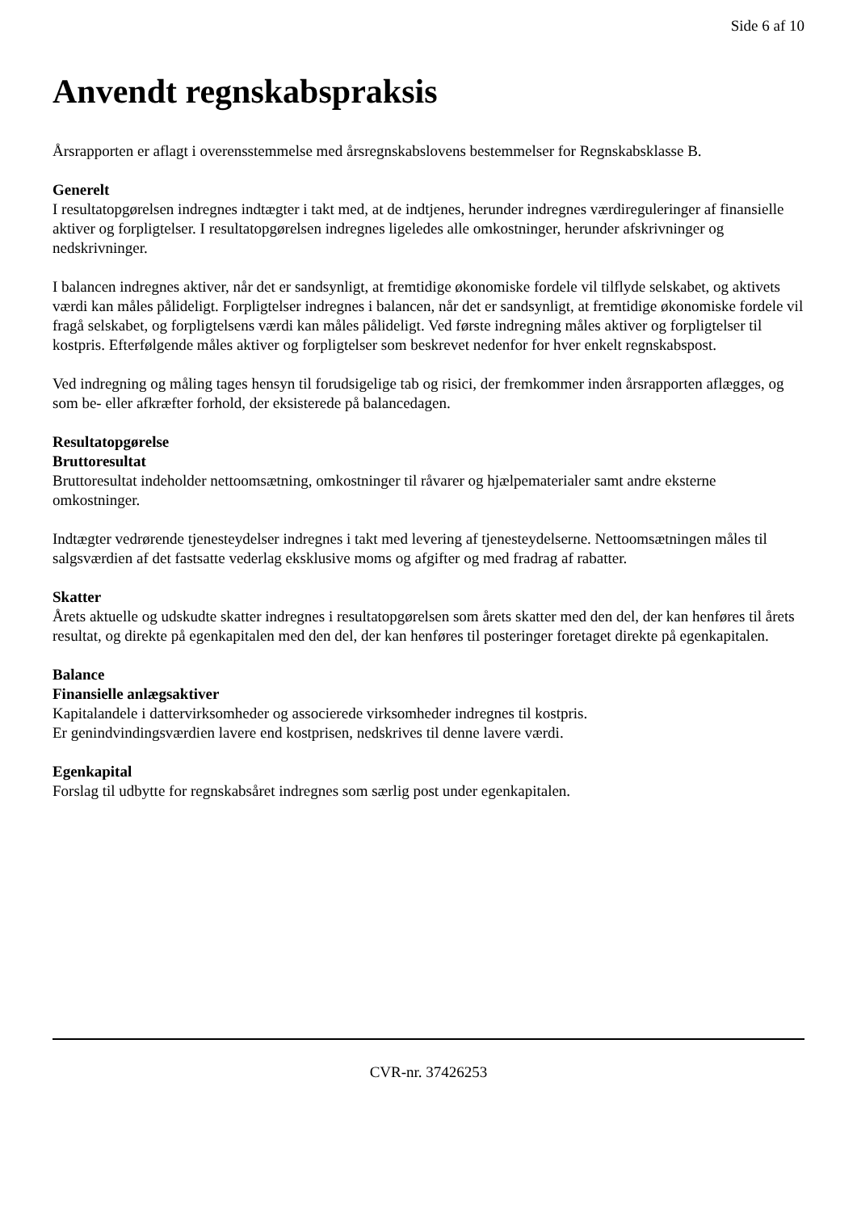Side 6 af 10
Anvendt regnskabspraksis
Årsrapporten er aflagt i overensstemmelse med årsregnskabslovens bestemmelser for Regnskabsklasse B.
Generelt
I resultatopgørelsen indregnes indtægter i takt med, at de indtjenes, herunder indregnes værdireguleringer af finansielle aktiver og forpligtelser. I resultatopgørelsen indregnes ligeledes alle omkostninger, herunder afskrivninger og nedskrivninger.
I balancen indregnes aktiver, når det er sandsynligt, at fremtidige økonomiske fordele vil tilflyde selskabet, og aktivets værdi kan måles pålideligt. Forpligtelser indregnes i balancen, når det er sandsynligt, at fremtidige økonomiske fordele vil fragå selskabet, og forpligtelsens værdi kan måles pålideligt. Ved første indregning måles aktiver og forpligtelser til kostpris. Efterfølgende måles aktiver og forpligtelser som beskrevet nedenfor for hver enkelt regnskabspost.
Ved indregning og måling tages hensyn til forudsigelige tab og risici, der fremkommer inden årsrapporten aflægges, og som be- eller afkræfter forhold, der eksisterede på balancedagen.
Resultatopgørelse
Bruttoresultat
Bruttoresultat indeholder nettoomsætning, omkostninger til råvarer og hjælpematerialer samt andre eksterne omkostninger.
Indtægter vedrørende tjenesteydelser indregnes i takt med levering af tjenesteydelserne. Nettoomsætningen måles til salgsværdien af det fastsatte vederlag eksklusive moms og afgifter og med fradrag af rabatter.
Skatter
Årets aktuelle og udskudte skatter indregnes i resultatopgørelsen som årets skatter med den del, der kan henføres til årets resultat, og direkte på egenkapitalen med den del, der kan henføres til posteringer foretaget direkte på egenkapitalen.
Balance
Finansielle anlægsaktiver
Kapitalandele i dattervirksomheder og associerede virksomheder indregnes til kostpris.
Er genindvindingsværdien lavere end kostprisen, nedskrives til denne lavere værdi.
Egenkapital
Forslag til udbytte for regnskabsåret indregnes som særlig post under egenkapitalen.
CVR-nr. 37426253